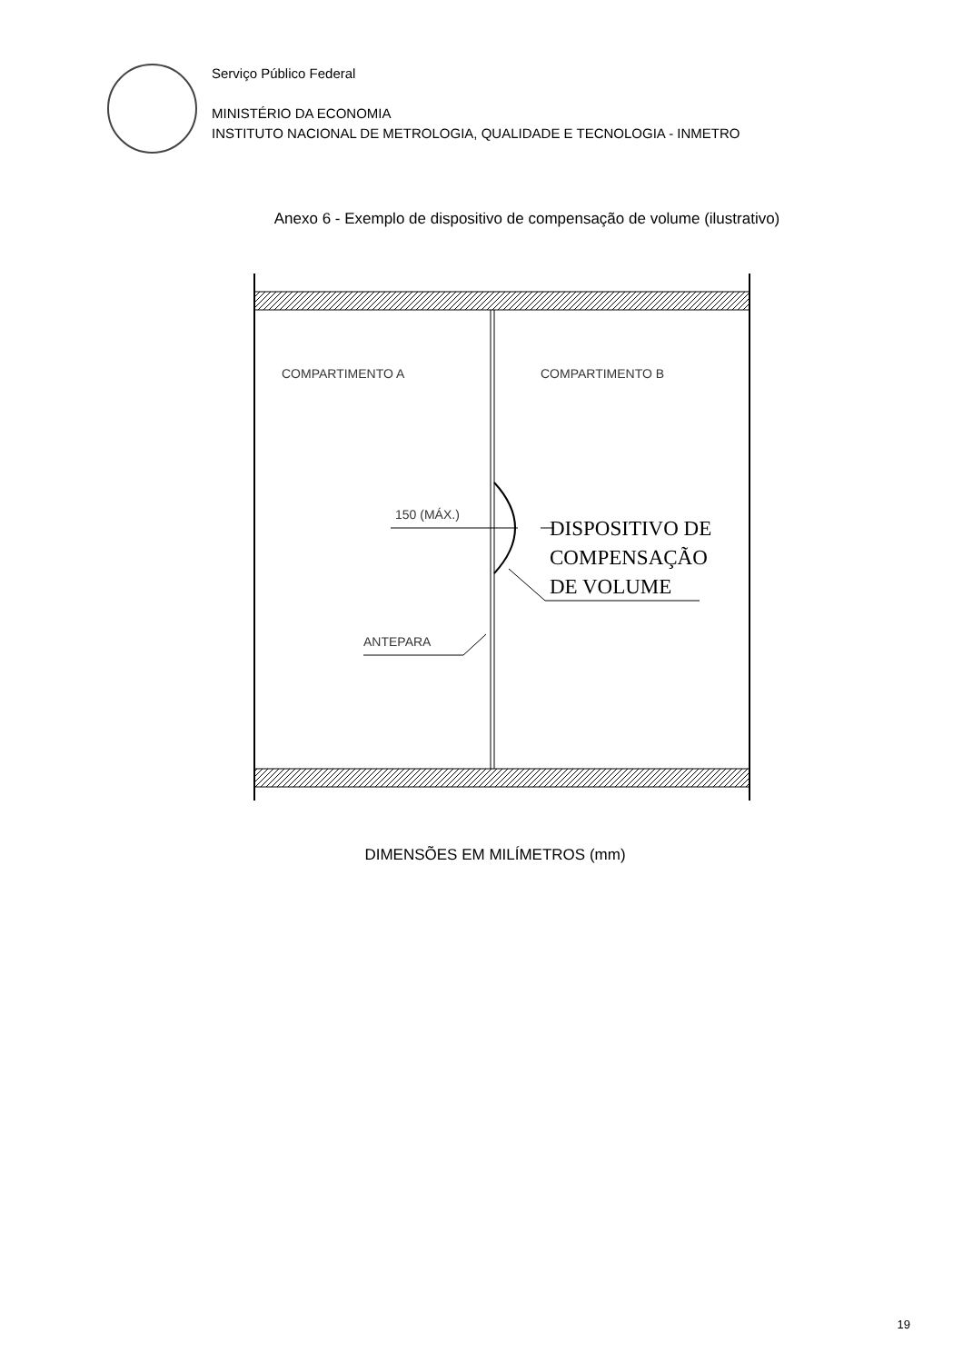Serviço Público Federal
MINISTÉRIO DA ECONOMIA
INSTITUTO NACIONAL DE METROLOGIA, QUALIDADE E TECNOLOGIA - INMETRO
Anexo 6 - Exemplo de dispositivo de compensação de volume (ilustrativo)
COMPARTIMENTO A COMPARTIMENTO B
150 (MÁX.) DISPOSITIVO DE
COMPENSAÇÃO
DE VOLUME
ANTEPARA
DIMENSÕES EM MILÍMETROS (mm)
19